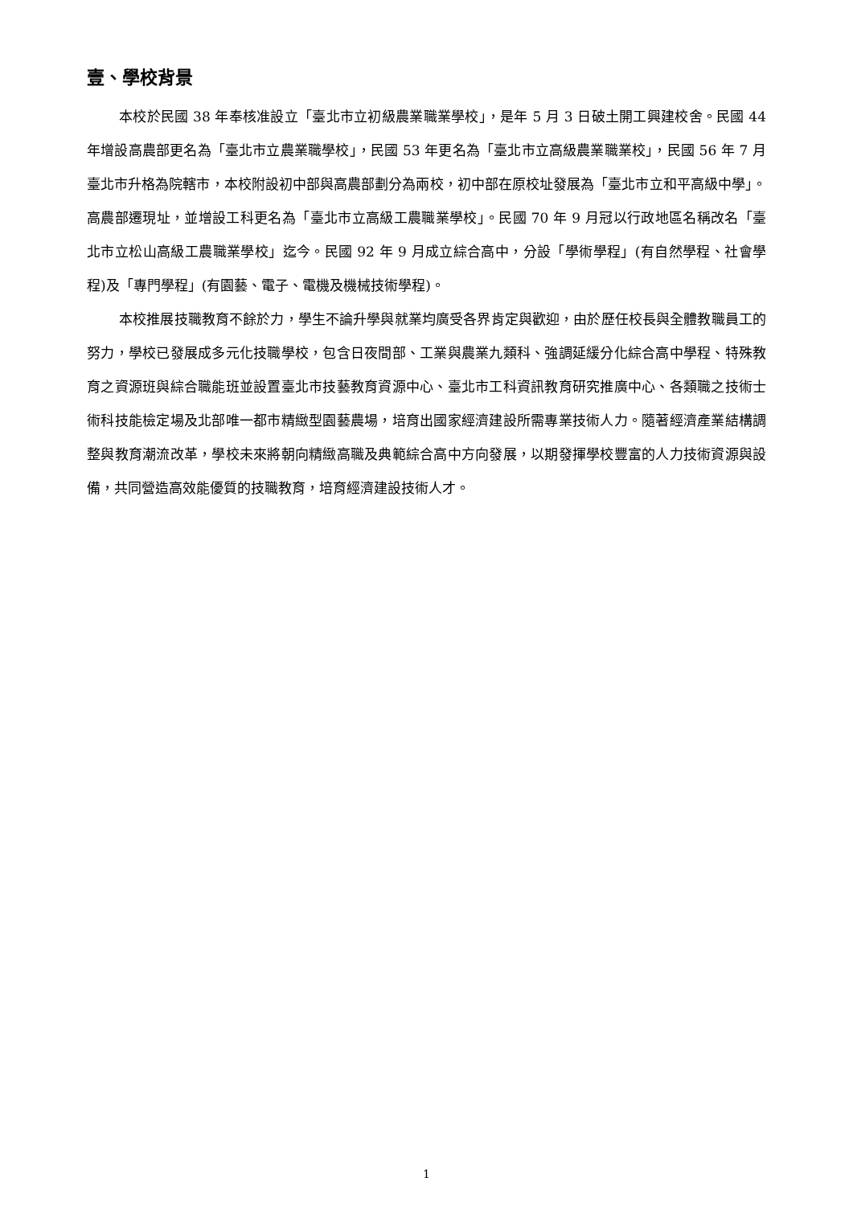壹、學校背景
本校於民國 38 年奉核准設立「臺北市立初級農業職業學校」，是年 5 月 3 日破土開工興建校舍。民國 44 年增設高農部更名為「臺北市立農業職學校」，民國 53 年更名為「臺北市立高級農業職業校」，民國 56 年 7 月臺北市升格為院轄市，本校附設初中部與高農部劃分為兩校，初中部在原校址發展為「臺北市立和平高級中學」。高農部遷現址，並增設工科更名為「臺北市立高級工農職業學校」。民國 70 年 9 月冠以行政地區名稱改名「臺北市立松山高級工農職業學校」迄今。民國 92 年 9 月成立綜合高中，分設「學術學程」(有自然學程、社會學程)及「專門學程」(有園藝、電子、電機及機械技術學程)。
本校推展技職教育不餘於力，學生不論升學與就業均廣受各界肯定與歡迎，由於歷任校長與全體教職員工的努力，學校已發展成多元化技職學校，包含日夜間部、工業與農業九類科、強調延緩分化綜合高中學程、特殊教育之資源班與綜合職能班並設置臺北市技藝教育資源中心、臺北市工科資訊教育研究推廣中心、各類職之技術士術科技能檢定場及北部唯一都市精緻型園藝農場，培育出國家經濟建設所需專業技術人力。隨著經濟產業結構調整與教育潮流改革，學校未來將朝向精緻高職及典範綜合高中方向發展，以期發揮學校豐富的人力技術資源與設備，共同營造高效能優質的技職教育，培育經濟建設技術人才。
1